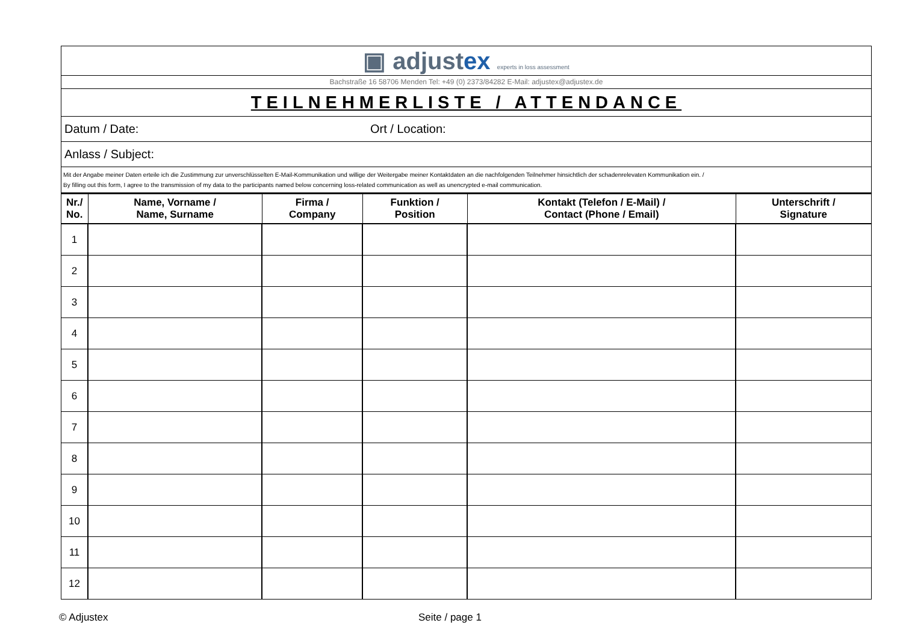▣ adjustex experts in loss assessment
Bachstraße 16 58706 Menden Tel: +49 (0) 2373/84282 E-Mail: adjustex@adjustex.de
TEILNEHMERLISTE / ATTENDANCE
Datum / Date: Ort / Location:
Anlass / Subject:
Mit der Angabe meiner Daten erteile ich die Zustimmung zur unverschlüsselten E-Mail-Kommunikation und willige der Weitergabe meiner Kontaktdaten an die nachfolgenden Teilnehmer hinsichtlich der schadenrelevaten Kommunikation ein. /
By filling out this form, I agree to the transmission of my data to the participants named below concerning loss-related communication as well as unencrypted e-mail communication.
| Nr./ No. | Name, Vorname / Name, Surname | Firma / Company | Funktion / Position | Kontakt (Telefon / E-Mail) / Contact (Phone / Email) | Unterschrift / Signature |
| --- | --- | --- | --- | --- | --- |
| 1 | | | | | |
| 2 | | | | | |
| 3 | | | | | |
| 4 | | | | | |
| 5 | | | | | |
| 6 | | | | | |
| 7 | | | | | |
| 8 | | | | | |
| 9 | | | | | |
| 10 | | | | | |
| 11 | | | | | |
| 12 | | | | | |
© Adjustex Seite / page 1